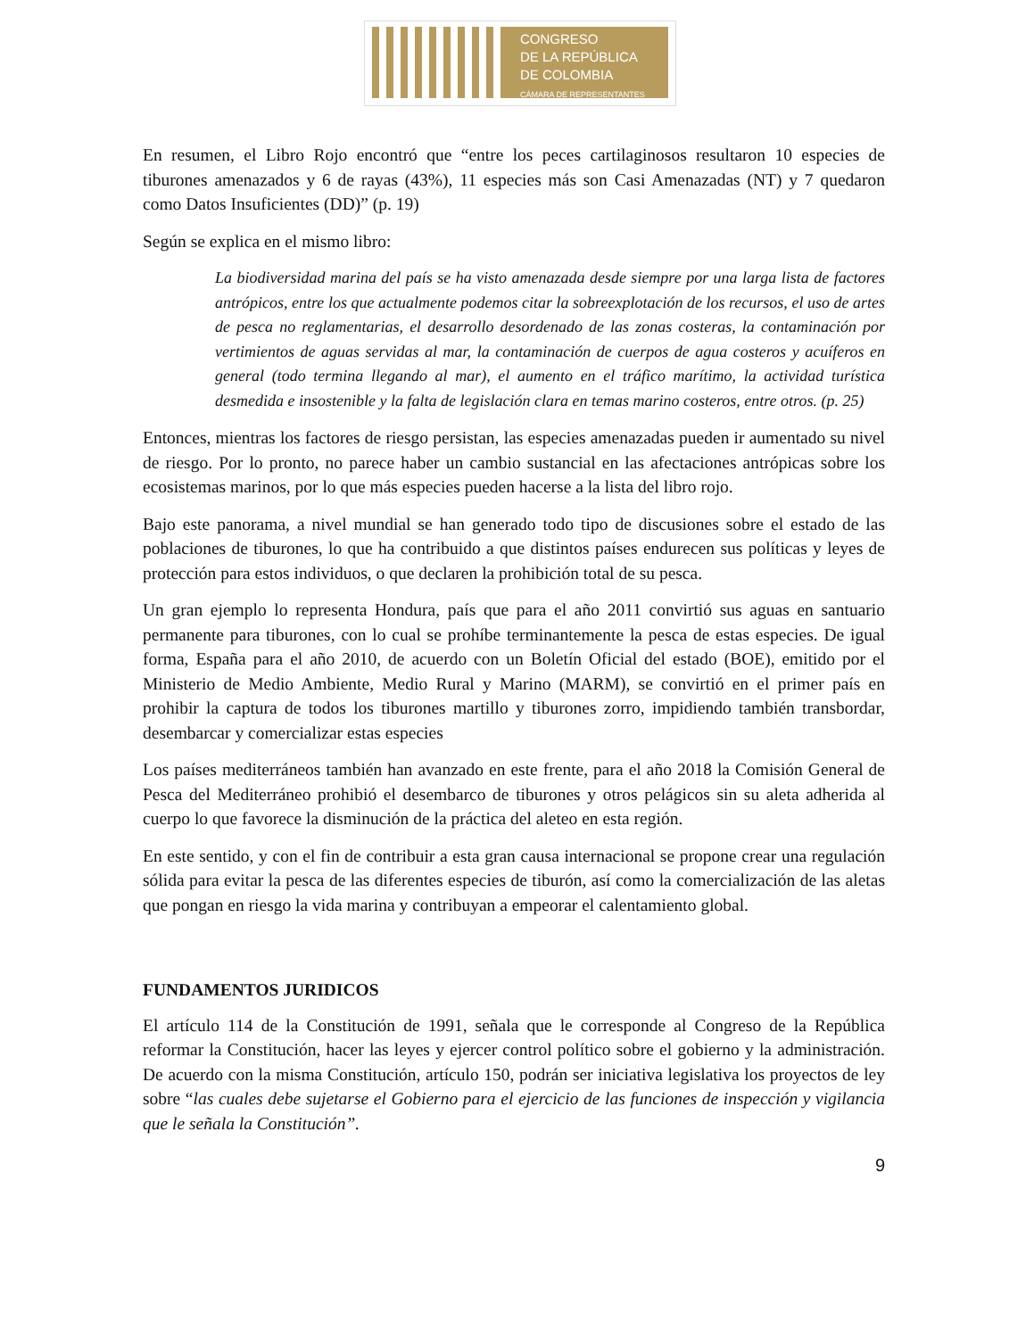CONGRESO
DE LA REPÚBLICA
DE COLOMBIA
CÁMARA DE REPRESENTANTES
En resumen, el Libro Rojo encontró que “entre los peces cartilaginosos resultaron 10 especies de tiburones amenazados y 6 de rayas (43%), 11 especies más son Casi Amenazadas (NT) y 7 quedaron como Datos Insuficientes (DD)” (p. 19)
Según se explica en el mismo libro:
La biodiversidad marina del país se ha visto amenazada desde siempre por una larga lista de factores antrópicos, entre los que actualmente podemos citar la sobreexplotación de los recursos, el uso de artes de pesca no reglamentarias, el desarrollo desordenado de las zonas costeras, la contaminación por vertimientos de aguas servidas al mar, la contaminación de cuerpos de agua costeros y acuíferos en general (todo termina llegando al mar), el aumento en el tráfico marítimo, la actividad turística desmedida e insostenible y la falta de legislación clara en temas marino costeros, entre otros. (p. 25)
Entonces, mientras los factores de riesgo persistan, las especies amenazadas pueden ir aumentado su nivel de riesgo. Por lo pronto, no parece haber un cambio sustancial en las afectaciones antrópicas sobre los ecosistemas marinos, por lo que más especies pueden hacerse a la lista del libro rojo.
Bajo este panorama, a nivel mundial se han generado todo tipo de discusiones sobre el estado de las poblaciones de tiburones, lo que ha contribuido a que distintos países endurecen sus políticas y leyes de protección para estos individuos, o que declaren la prohibición total de su pesca.
Un gran ejemplo lo representa Hondura, país que para el año 2011 convirtió sus aguas en santuario permanente para tiburones, con lo cual se prohíbe terminantemente la pesca de estas especies. De igual forma, España para el año 2010, de acuerdo con un Boletín Oficial del estado (BOE), emitido por el Ministerio de Medio Ambiente, Medio Rural y Marino (MARM), se convirtió en el primer país en prohibir la captura de todos los tiburones martillo y tiburones zorro, impidiendo también transbordar, desembarcar y comercializar estas especies
Los países mediterráneos también han avanzado en este frente, para el año 2018 la Comisión General de Pesca del Mediterráneo prohibió el desembarco de tiburones y otros pelágicos sin su aleta adherida al cuerpo lo que favorece la disminución de la práctica del aleteo en esta región.
En este sentido, y con el fin de contribuir a esta gran causa internacional se propone crear una regulación sólida para evitar la pesca de las diferentes especies de tiburón, así como la comercialización de las aletas que pongan en riesgo la vida marina y contribuyan a empeorar el calentamiento global.
FUNDAMENTOS JURIDICOS
El artículo 114 de la Constitución de 1991, señala que le corresponde al Congreso de la República reformar la Constitución, hacer las leyes y ejercer control político sobre el gobierno y la administración. De acuerdo con la misma Constitución, artículo 150, podrán ser iniciativa legislativa los proyectos de ley sobre “las cuales debe sujetarse el Gobierno para el ejercicio de las funciones de inspección y vigilancia que le señala la Constitución”.
9